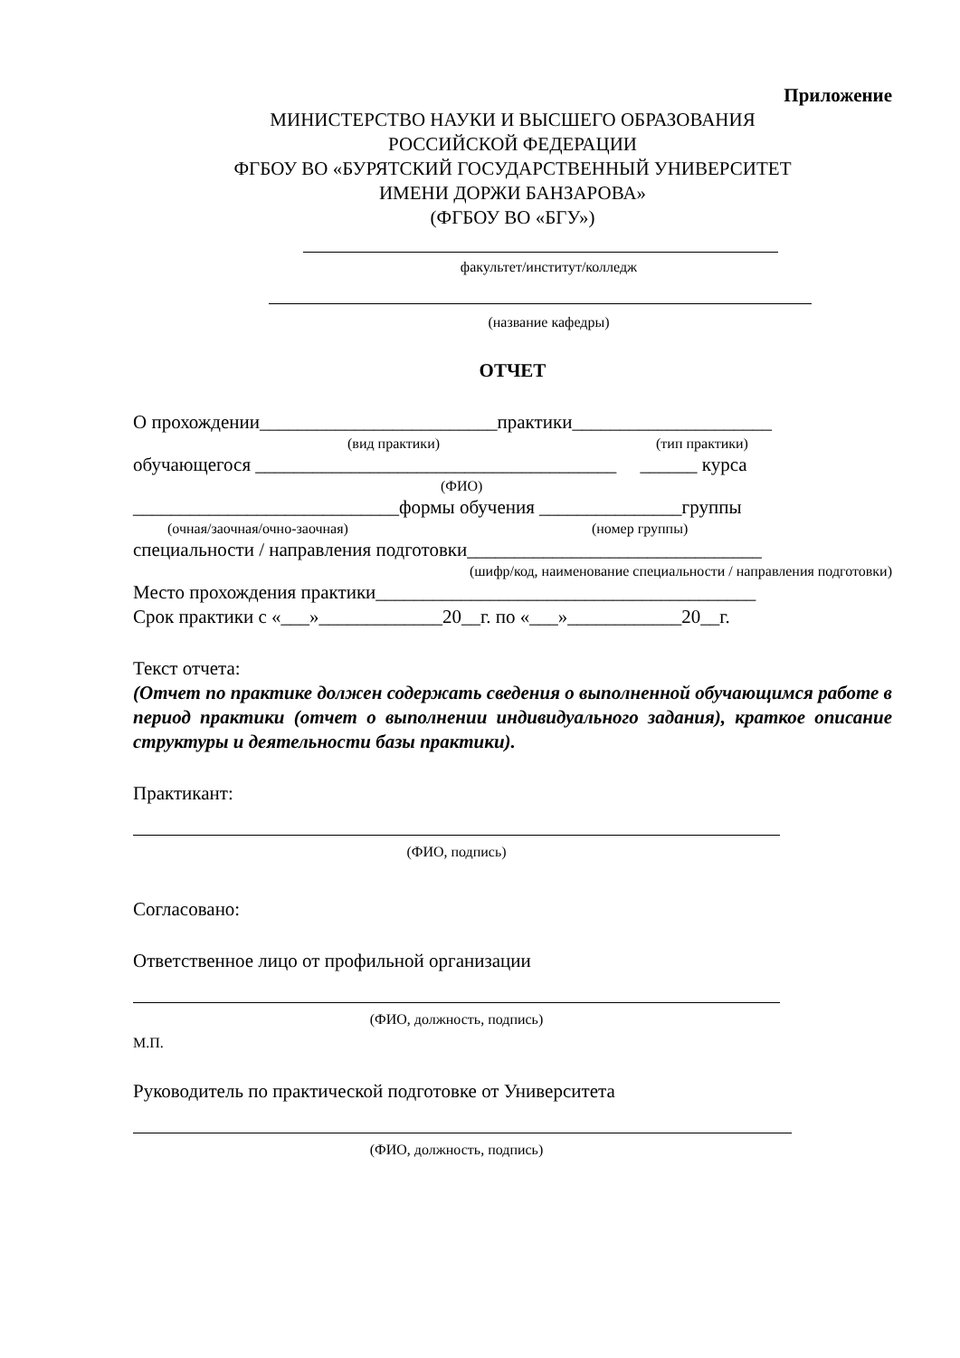Приложение
МИНИСТЕРСТВО НАУКИ И ВЫСШЕГО ОБРАЗОВАНИЯ
РОССИЙСКОЙ ФЕДЕРАЦИИ
ФГБОУ ВО «БУРЯТСКИЙ ГОСУДАРСТВЕННЫЙ УНИВЕРСИТЕТ
ИМЕНИ ДОРЖИ БАНЗАРОВА»
(ФГБОУ ВО «БГУ»)
факультет/институт/колледж
(название кафедры)
ОТЧЕТ
О прохождении_________________________практики_____________________
(вид практики) (тип практики)
обучающегося ______________________________________ ______ курса
(ФИО)
____________________________формы обучения _______________группы
(очная/заочная/очно-заочная) (номер группы)
специальности / направления подготовки_______________________________
(шифр/код, наименование специальности / направления подготовки)
Место прохождения практики________________________________________
Срок практики с «___»_____________20__г. по «___»____________20__г.
Текст отчета:
(Отчет по практике должен содержать сведения о выполненной обучающимся работе в период практики (отчет о выполнении индивидуального задания), краткое описание структуры и деятельности базы практики).
Практикант:
(ФИО, подпись)
Согласовано:
Ответственное лицо от профильной организации
(ФИО, должность, подпись)
М.П.
Руководитель по практической подготовке от Университета
(ФИО, должность, подпись)